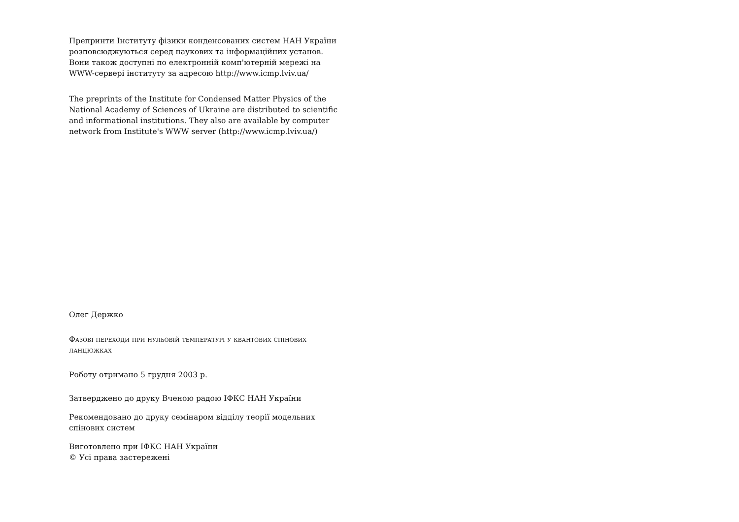Препринти Інституту фізики конденсованих систем НАН України розповсюджуються серед наукових та інформаційних установ. Вони також доступні по електронній комп'ютерній мережі на WWW-сервері інституту за адресою http://www.icmp.lviv.ua/
The preprints of the Institute for Condensed Matter Physics of the National Academy of Sciences of Ukraine are distributed to scientific and informational institutions. They also are available by computer network from Institute's WWW server (http://www.icmp.lviv.ua/)
Олег Держко
Фазові переходи при нульовій температурі у квантових спінових ланцюжках
Роботу отримано 5 грудня 2003 р.
Затверджено до друку Вченою радою ІФКС НАН України
Рекомендовано до друку семінаром відділу теорії модельних спінових систем
Виготовлено при ІФКС НАН України
© Усі права застережені